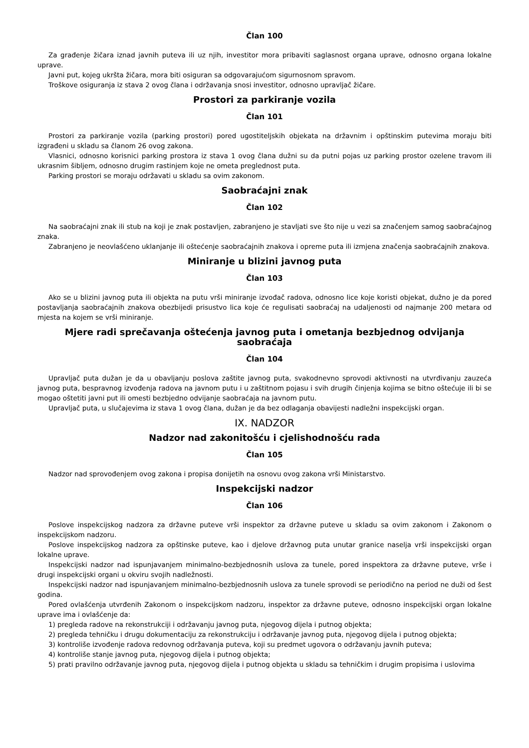Član 100
Za građenje žičara iznad javnih puteva ili uz njih, investitor mora pribaviti saglasnost organa uprave, odnosno organa lokalne uprave.
Javni put, kojeg ukršta žičara, mora biti osiguran sa odgovarajućom sigurnosnom spravom.
Troškove osiguranja iz stava 2 ovog člana i održavanja snosi investitor, odnosno upravljač žičare.
Prostori za parkiranje vozila
Član 101
Prostori za parkiranje vozila (parking prostori) pored ugostiteljskih objekata na državnim i opštinskim putevima moraju biti izgrađeni u skladu sa članom 26 ovog zakona.
Vlasnici, odnosno korisnici parking prostora iz stava 1 ovog člana dužni su da putni pojas uz parking prostor ozelene travom ili ukrasnim šibljem, odnosno drugim rastinjem koje ne ometa preglednost puta.
Parking prostori se moraju održavati u skladu sa ovim zakonom.
Saobraćajni znak
Član 102
Na saobraćajni znak ili stub na koji je znak postavljen, zabranjeno je stavljati sve što nije u vezi sa značenjem samog saobraćajnog znaka.
Zabranjeno je neovlašćeno uklanjanje ili oštećenje saobraćajnih znakova i opreme puta ili izmjena značenja saobraćajnih znakova.
Miniranje u blizini javnog puta
Član 103
Ako se u blizini javnog puta ili objekta na putu vrši miniranje izvođač radova, odnosno lice koje koristi objekat, dužno je da pored postavljanja saobraćajnih znakova obezbijedi prisustvo lica koje će regulisati saobraćaj na udaljenosti od najmanje 200 metara od mjesta na kojem se vrši miniranje.
Mjere radi sprečavanja oštećenja javnog puta i ometanja bezbjednog odvijanja saobraćaja
Član 104
Upravljač puta dužan je da u obavljanju poslova zaštite javnog puta, svakodnevno sprovodi aktivnosti na utvrđivanju zauzeća javnog puta, bespravnog izvođenja radova na javnom putu i u zaštitnom pojasu i svih drugih činjenja kojima se bitno oštećuje ili bi se mogao oštetiti javni put ili omesti bezbjedno odvijanje saobraćaja na javnom putu.
Upravljač puta, u slučajevima iz stava 1 ovog člana, dužan je da bez odlaganja obavijesti nadležni inspekcijski organ.
IX. NADZOR
Nadzor nad zakonitošću i cjelishodnošću rada
Član 105
Nadzor nad sprovođenjem ovog zakona i propisa donijetih na osnovu ovog zakona vrši Ministarstvo.
Inspekcijski nadzor
Član 106
Poslove inspekcijskog nadzora za državne puteve vrši inspektor za državne puteve u skladu sa ovim zakonom i Zakonom o inspekcijskom nadzoru.
Poslove inspekcijskog nadzora za opštinske puteve, kao i djelove državnog puta unutar granice naselja vrši inspekcijski organ lokalne uprave.
Inspekcijski nadzor nad ispunjavanjem minimalno-bezbjednosnih uslova za tunele, pored inspektora za državne puteve, vrše i drugi inspekcijski organi u okviru svojih nadležnosti.
Inspekcijski nadzor nad ispunjavanjem minimalno-bezbjednosnih uslova za tunele sprovodi se periodično na period ne duži od šest godina.
Pored ovlašćenja utvrđenih Zakonom o inspekcijskom nadzoru, inspektor za državne puteve, odnosno inspekcijski organ lokalne uprave ima i ovlašćenje da:
1) pregleda radove na rekonstrukciji i održavanju javnog puta, njegovog dijela i putnog objekta;
2) pregleda tehničku i drugu dokumentaciju za rekonstrukciju i održavanje javnog puta, njegovog dijela i putnog objekta;
3) kontroliše izvođenje radova redovnog održavanja puteva, koji su predmet ugovora o održavanju javnih puteva;
4) kontroliše stanje javnog puta, njegovog dijela i putnog objekta;
5) prati pravilno održavanje javnog puta, njegovog dijela i putnog objekta u skladu sa tehničkim i drugim propisima i uslovima